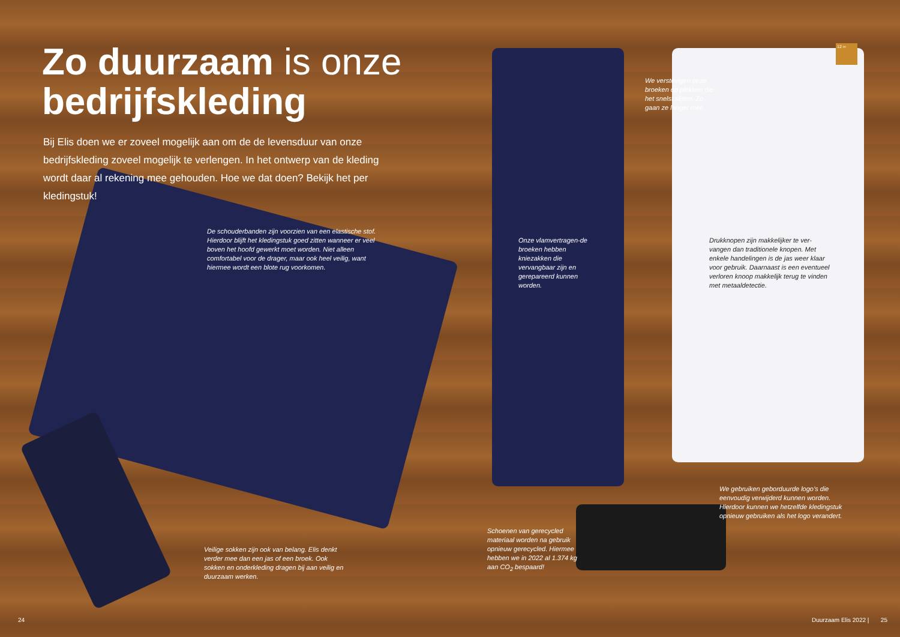12 ∞
Zo duurzaam is onze
bedrijfskleding
Bij Elis doen we er zoveel mogelijk aan om de de levensduur van onze bedrijfskleding zoveel mogelijk te verlengen. In het ontwerp van de kleding wordt daar al rekening mee gehouden. Hoe we dat doen? Bekijk het per kledingstuk!
De schouderbanden zijn voorzien van een elastische stof. Hierdoor blijft het kledingstuk goed zitten wanneer er veel boven het hoofd gewerkt moet worden. Niet alleen comfortabel voor de drager, maar ook heel veilig, want hiermee wordt een blote rug voorkomen.
Veilige sokken zijn ook van belang. Elis denkt verder mee dan een jas of een broek. Ook sokken en onderkleding dragen bij aan veilig en duurzaam werken.
We verstevigen onze broeken op plekken die het snelst slijten. Zo gaan ze langer mee.
Onze vlamvertragen-de broeken hebben kniezakken die vervangbaar zijn en gerepareerd kunnen worden.
Drukknopen zijn makkelijker te ver-vangen dan traditionele knopen. Met enkele handelingen is de jas weer klaar voor gebruik. Daarnaast is een eventueel verloren knoop makkelijk terug te vinden met metaaldetectie.
We gebruiken geborduurde logo’s die eenvoudig verwijderd kunnen worden. Hierdoor kunnen we hetzelfde kledingstuk opnieuw gebruiken als het logo verandert.
Schoenen van gerecycled materiaal worden na gebruik opnieuw gerecycled. Hiermee hebben we in 2022 al 1.374 kg aan CO<sub>2</sub> bespaard!
24 Duurzaam Elis 2022 | 25